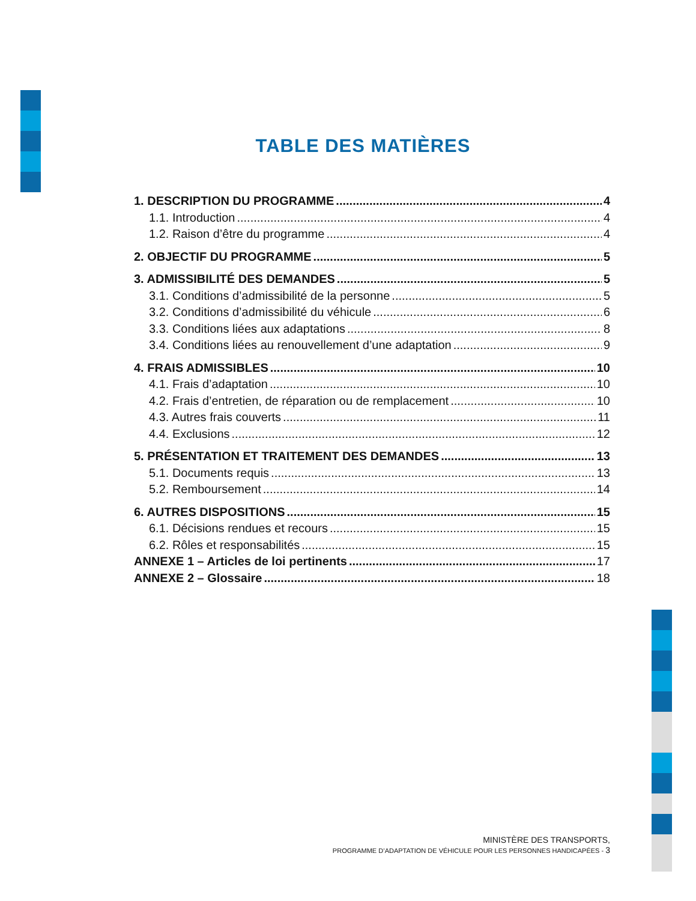TABLE DES MATIÈRES
1. DESCRIPTION DU PROGRAMME 4
1.1. Introduction 4
1.2. Raison d’être du programme 4
2. OBJECTIF DU PROGRAMME 5
3. ADMISSIBILITÉ DES DEMANDES 5
3.1. Conditions d’admissibilité de la personne 5
3.2. Conditions d’admissibilité du véhicule 6
3.3. Conditions liées aux adaptations 8
3.4. Conditions liées au renouvellement d’une adaptation 9
4. FRAIS ADMISSIBLES 10
4.1. Frais d’adaptation 10
4.2. Frais d’entretien, de réparation ou de remplacement 10
4.3. Autres frais couverts 11
4.4. Exclusions 12
5. PRÉSENTATION ET TRAITEMENT DES DEMANDES 13
5.1. Documents requis 13
5.2. Remboursement 14
6. AUTRES DISPOSITIONS 15
6.1. Décisions rendues et recours 15
6.2. Rôles et responsabilités 15
ANNEXE 1 – Articles de loi pertinents 17
ANNEXE 2 – Glossaire 18
MINISTÈRE DES TRANSPORTS,
PROGRAMME D’ADAPTATION DE VÉHICULE POUR LES PERSONNES HANDICAPÉES - 3